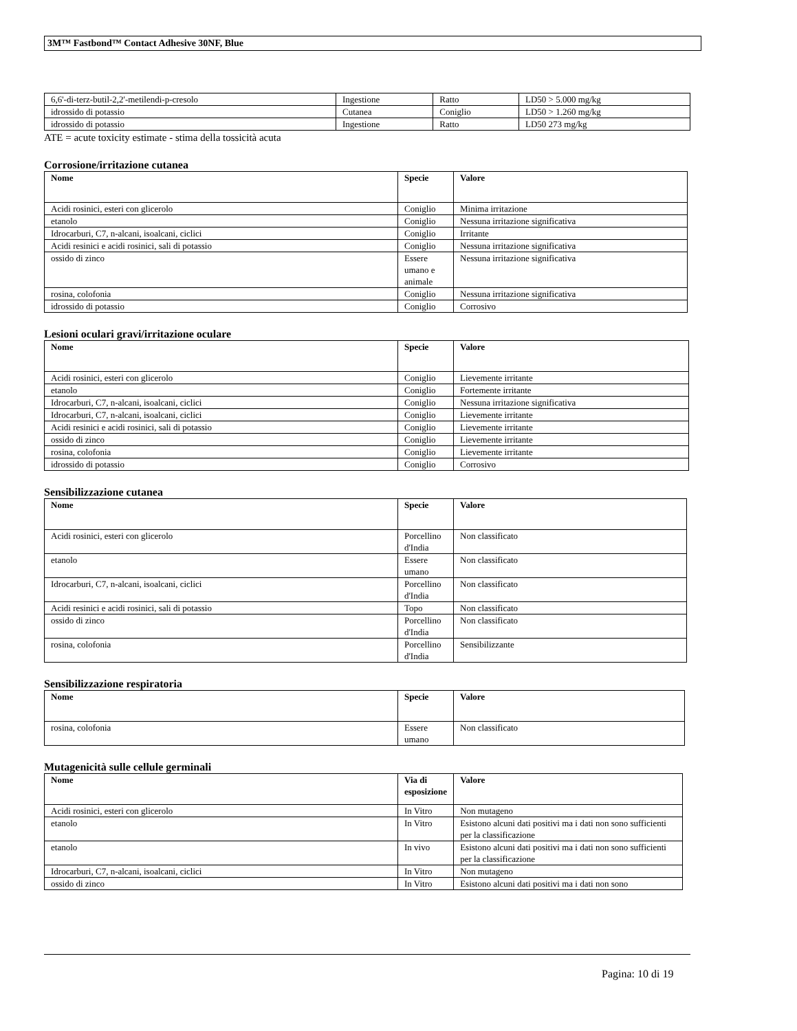3M™ Fastbond™ Contact Adhesive 30NF, Blue
| 6,6'-di-terz-butil-2,2'-metilendi-p-cresolo | Ingestione | Ratto | LD50 > 5.000 mg/kg |
| idrossido di potassio | Cutanea | Coniglio | LD50 > 1.260 mg/kg |
| idrossido di potassio | Ingestione | Ratto | LD50 273 mg/kg |
ATE = acute toxicity estimate - stima della tossicità acuta
Corrosione/irritazione cutanea
| Nome | Specie | Valore |
| --- | --- | --- |
| Acidi rosinici, esteri con glicerolo | Coniglio | Minima irritazione |
| etanolo | Coniglio | Nessuna irritazione significativa |
| Idrocarburi, C7, n-alcani, isoalcani, ciclici | Coniglio | Irritante |
| Acidi resinici e acidi rosinici, sali di potassio | Coniglio | Nessuna irritazione significativa |
| ossido di zinco | Essere umano e animale | Nessuna irritazione significativa |
| rosina, colofonia | Coniglio | Nessuna irritazione significativa |
| idrossido di potassio | Coniglio | Corrosivo |
Lesioni oculari gravi/irritazione oculare
| Nome | Specie | Valore |
| --- | --- | --- |
| Acidi rosinici, esteri con glicerolo | Coniglio | Lievemente irritante |
| etanolo | Coniglio | Fortemente irritante |
| Idrocarburi, C7, n-alcani, isoalcani, ciclici | Coniglio | Nessuna irritazione significativa |
| Idrocarburi, C7, n-alcani, isoalcani, ciclici | Coniglio | Lievemente irritante |
| Acidi resinici e acidi rosinici, sali di potassio | Coniglio | Lievemente irritante |
| ossido di zinco | Coniglio | Lievemente irritante |
| rosina, colofonia | Coniglio | Lievemente irritante |
| idrossido di potassio | Coniglio | Corrosivo |
Sensibilizzazione cutanea
| Nome | Specie | Valore |
| --- | --- | --- |
| Acidi rosinici, esteri con glicerolo | Porcellino d'India | Non classificato |
| etanolo | Essere umano | Non classificato |
| Idrocarburi, C7, n-alcani, isoalcani, ciclici | Porcellino d'India | Non classificato |
| Acidi resinici e acidi rosinici, sali di potassio | Topo | Non classificato |
| ossido di zinco | Porcellino d'India | Non classificato |
| rosina, colofonia | Porcellino d'India | Sensibilizzante |
Sensibilizzazione respiratoria
| Nome | Specie | Valore |
| --- | --- | --- |
| rosina, colofonia | Essere umano | Non classificato |
Mutagenicità sulle cellule germinali
| Nome | Via di esposizione | Valore |
| --- | --- | --- |
| Acidi rosinici, esteri con glicerolo | In Vitro | Non mutageno |
| etanolo | In Vitro | Esistono alcuni dati positivi ma i dati non sono sufficienti per la classificazione |
| etanolo | In vivo | Esistono alcuni dati positivi ma i dati non sono sufficienti per la classificazione |
| Idrocarburi, C7, n-alcani, isoalcani, ciclici | In Vitro | Non mutageno |
| ossido di zinco | In Vitro | Esistono alcuni dati positivi ma i dati non sono |
Pagina: 10 di 19